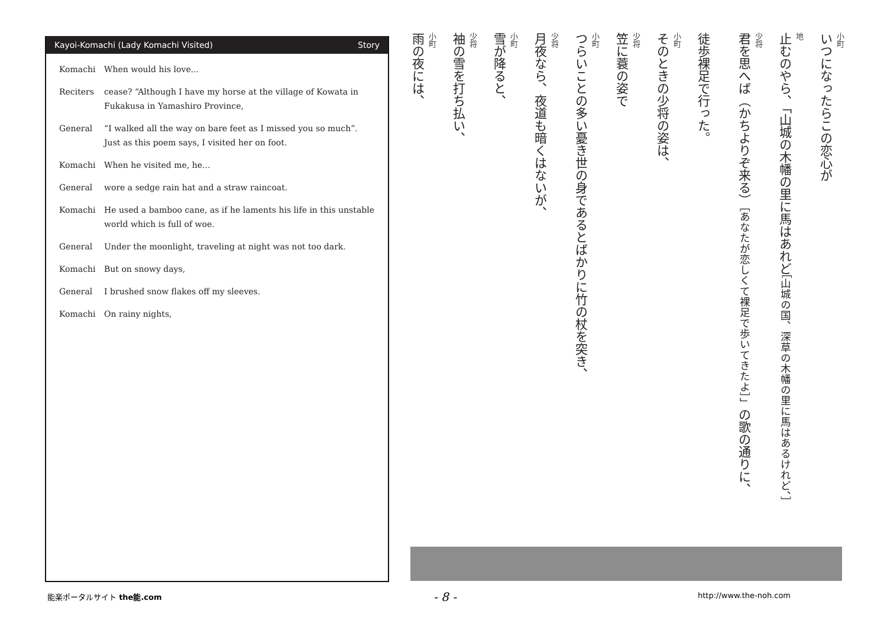Kayoi-Komachi (Lady Komachi Visited) Story
Komachi When would his love...
Reciters cease? “Although I have my horse at the village of Kowata in Fukakusa in Yamashiro Province,
General “I walked all the way on bare feet as I missed you so much”. Just as this poem says, I visited her on foot.
Komachi When he visited me, he...
General wore a sedge rain hat and a straw raincoat.
Komachi He used a bamboo cane, as if he laments his life in this unstable world which is full of woe.
General Under the moonlight, traveling at night was not too dark.
Komachi But on snowy days,
General I brushed snow flakes off my sleeves.
Komachi On rainy nights,
小町
いつになったらこの恋心が
地止むのやら、「山城の木幡の里に馬はあれど［山城の国、深草の木幡の里に馬はあるけれど、］
少将
君を思へば（かちよりぞ来る）［あなたが恋しくて裸足で歩いてきたよ］」の歌の通りに、
　 徒歩裸足で行った。
小町
そのときの少将の姿は、
少将
笠に蓑の姿で
小町
つらいことの多い憂き世の身であるとばかりに竹の杖を突き、
少将
月夜なら、夜道も暗くはないが、
小町
雪が降ると、
少将
袖の雪を打ち払い、
小町
雨の夜には、
能楽ポータルサイト the能.com - 8 - http://www.the-noh.com